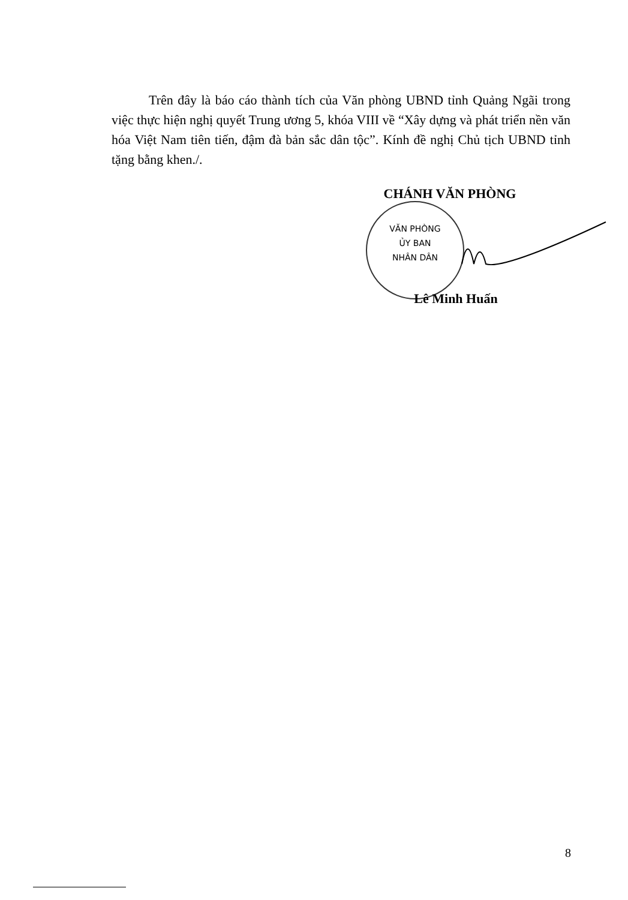Trên đây là báo cáo thành tích của Văn phòng UBND tỉnh Quảng Ngãi trong việc thực hiện nghị quyết Trung ương 5, khóa VIII về “Xây dựng và phát triển nền văn hóa Việt Nam tiên tiến, đậm đà bản sắc dân tộc”. Kính đề nghị Chủ tịch UBND tỉnh tặng bằng khen./.
CHÁNH VĂN PHÒNG
VĂN PHÒNG
ỦY BAN
NHÂN DÂN
Lê Minh Huấn
8